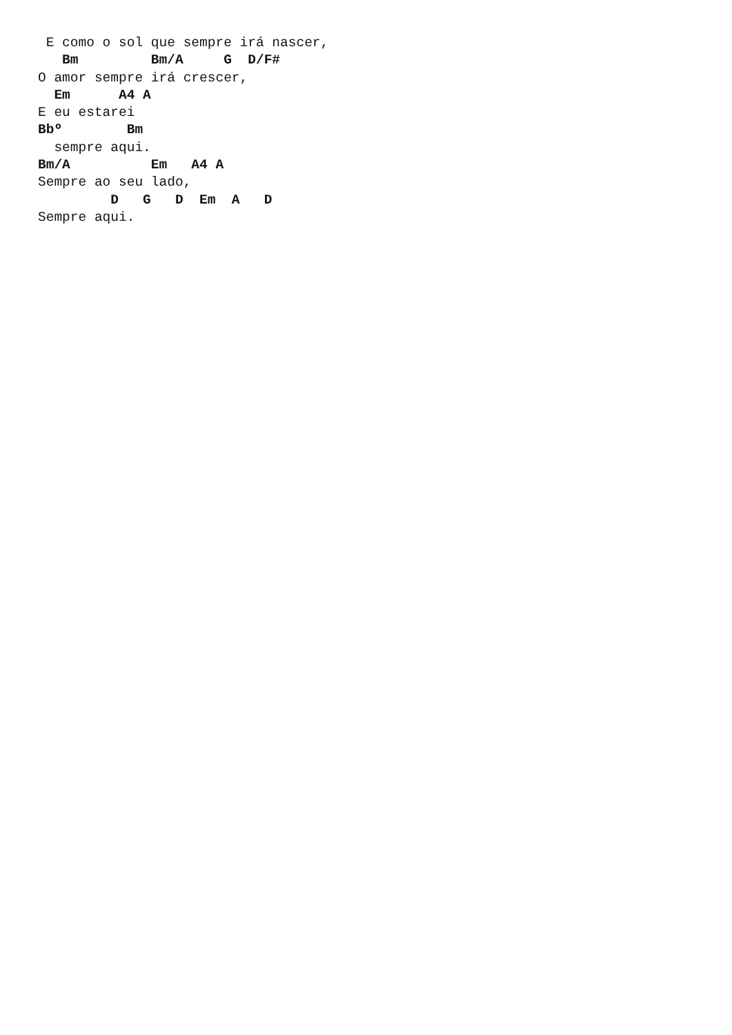E como o sol que sempre irá nascer,
   Bm         Bm/A     G  D/F#
O amor sempre irá crescer,
  Em      A4 A
E eu estarei
Bbº        Bm
  sempre aqui.
Bm/A          Em   A4 A
Sempre ao seu lado,
         D   G   D  Em  A   D
Sempre aqui.